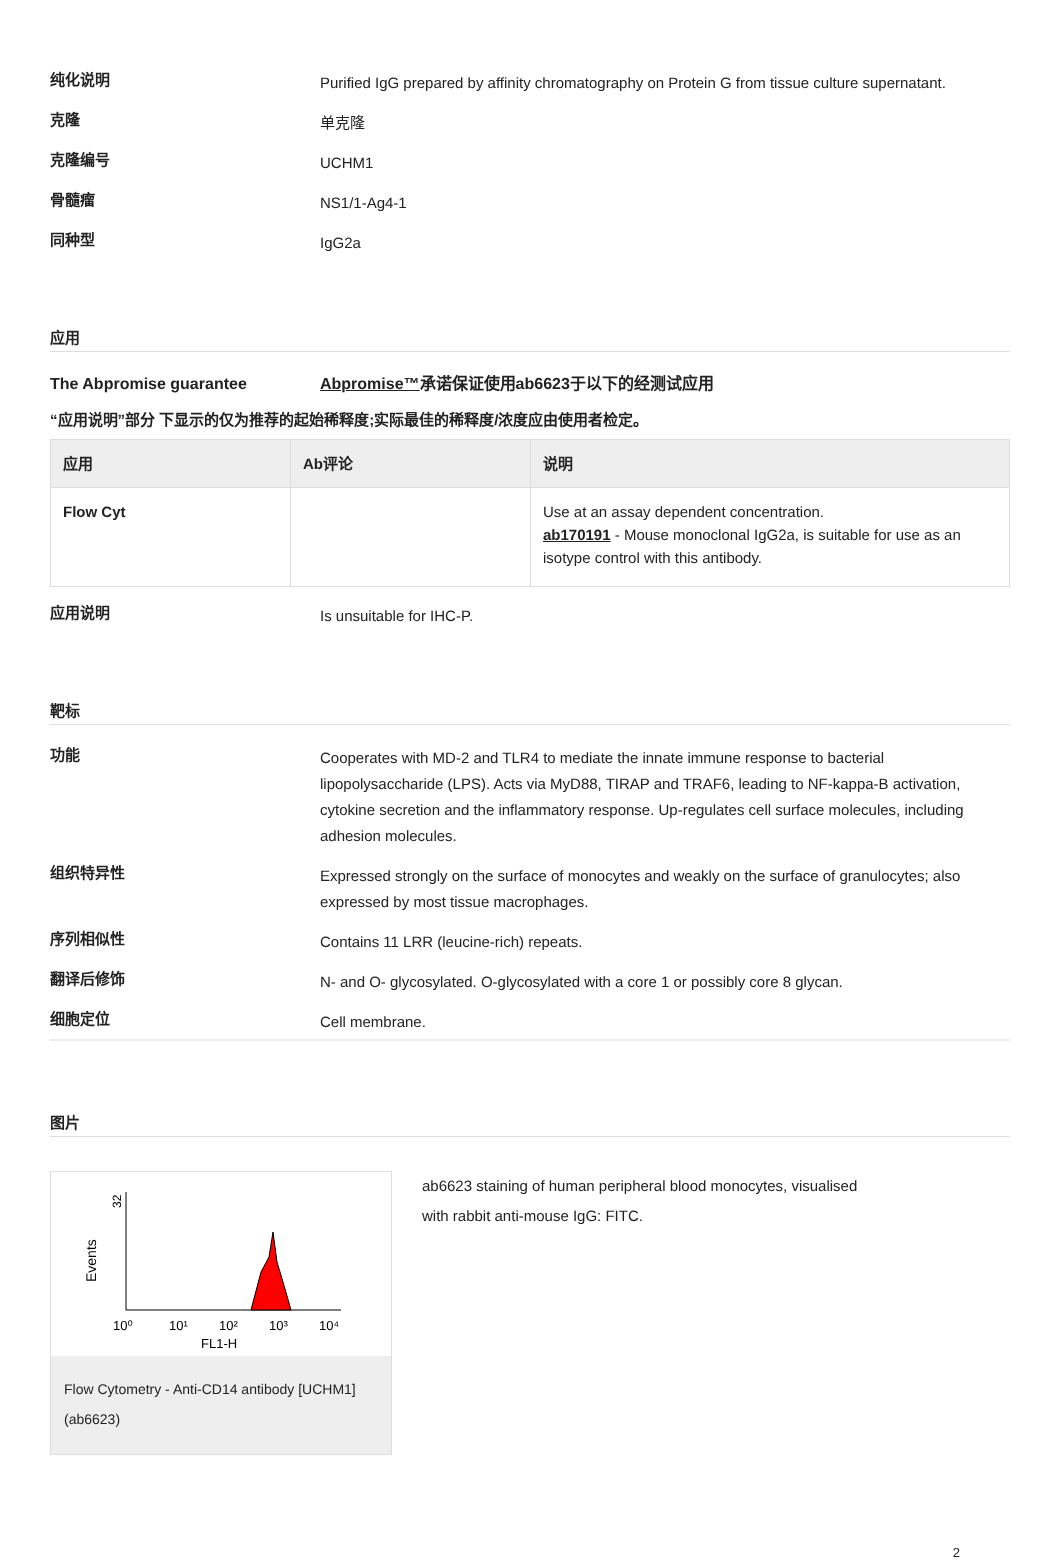纯化说明
Purified IgG prepared by affinity chromatography on Protein G from tissue culture supernatant.
克隆
单克隆
克隆编号
UCHM1
骨髓瘤
NS1/1-Ag4-1
同种型
IgG2a
应用
The Abpromise guarantee
Abpromise™承诺保证使用ab6623于以下的经测试应用
“应用说明”部分 下显示的仅为推荐的起始稀释度;实际最佳的稀释度/浓度应由使用者检定。
| 应用 | Ab评论 | 说明 |
| --- | --- | --- |
| Flow Cyt | | Use at an assay dependent concentration. ab170191 - Mouse monoclonal IgG2a, is suitable for use as an isotype control with this antibody. |
应用说明
Is unsuitable for IHC-P.
靶标
功能
Cooperates with MD-2 and TLR4 to mediate the innate immune response to bacterial lipopolysaccharide (LPS). Acts via MyD88, TIRAP and TRAF6, leading to NF-kappa-B activation, cytokine secretion and the inflammatory response. Up-regulates cell surface molecules, including adhesion molecules.
组织特异性
Expressed strongly on the surface of monocytes and weakly on the surface of granulocytes; also expressed by most tissue macrophages.
序列相似性
Contains 11 LRR (leucine-rich) repeats.
翻译后修饰
N- and O- glycosylated. O-glycosylated with a core 1 or possibly core 8 glycan.
细胞定位
Cell membrane.
图片
Events
32
10⁰
10¹
10²
10³
10⁴
FL1-H
Flow Cytometry - Anti-CD14 antibody [UCHM1] (ab6623)
ab6623 staining of human peripheral blood monocytes, visualised
with rabbit anti-mouse IgG: FITC.
2